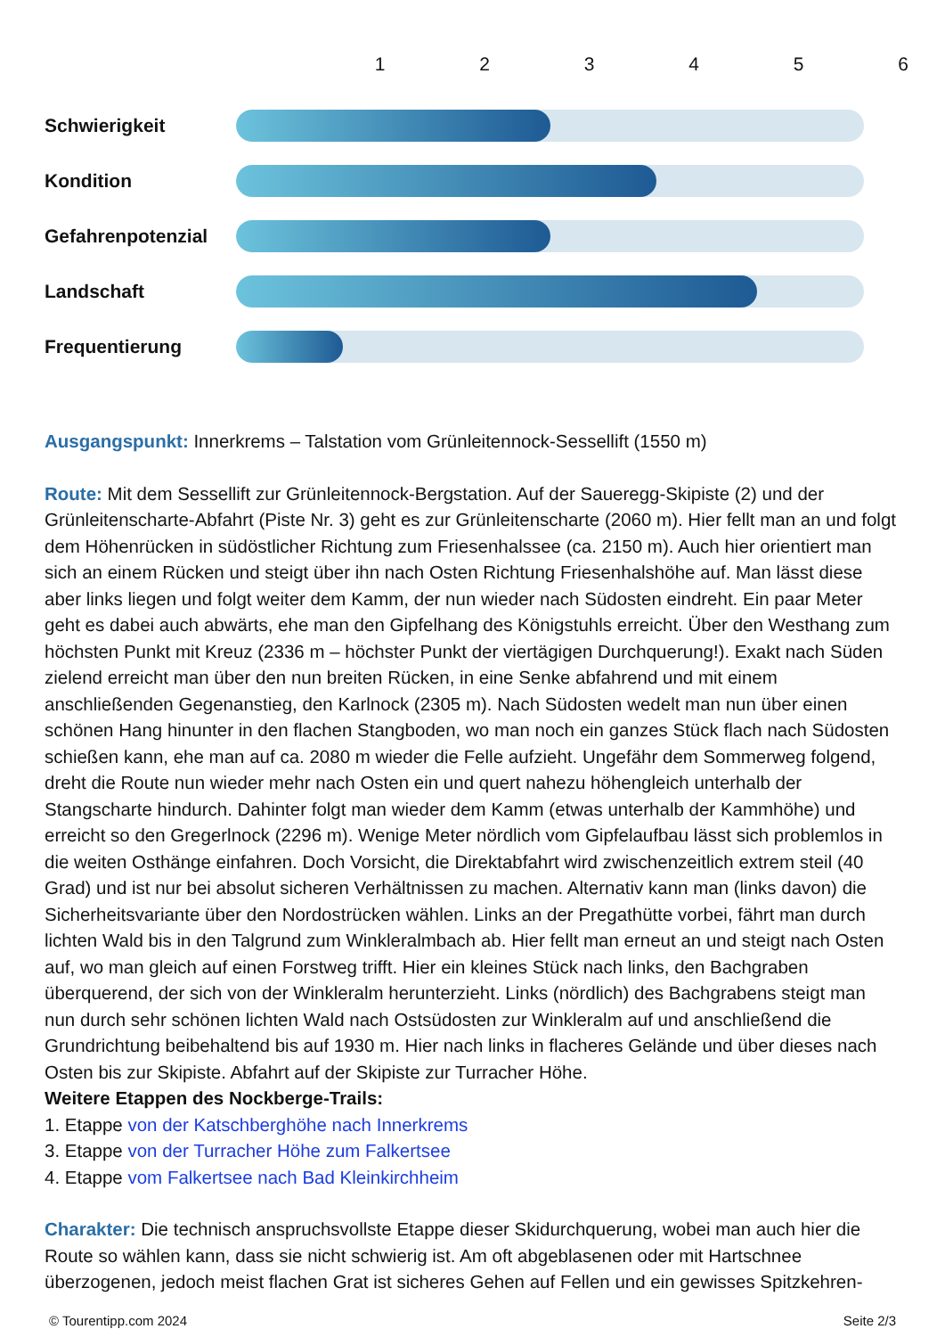1 2 3 4 5 6
Schwierigkeit
Kondition
Gefahrenpotenzial
Landschaft
Frequentierung
Ausgangspunkt: Innerkrems – Talstation vom Grünleitennock-Sessellift (1550 m)
Route: Mit dem Sessellift zur Grünleitennock-Bergstation. Auf der Saueregg-Skipiste (2) und der Grünleitenscharte-Abfahrt (Piste Nr. 3) geht es zur Grünleitenscharte (2060 m). Hier fellt man an und folgt dem Höhenrücken in südöstlicher Richtung zum Friesenhalssee (ca. 2150 m). Auch hier orientiert man sich an einem Rücken und steigt über ihn nach Osten Richtung Friesenhalshöhe auf. Man lässt diese aber links liegen und folgt weiter dem Kamm, der nun wieder nach Südosten eindreht. Ein paar Meter geht es dabei auch abwärts, ehe man den Gipfelhang des Königstuhls erreicht. Über den Westhang zum höchsten Punkt mit Kreuz (2336 m – höchster Punkt der viertägigen Durchquerung!). Exakt nach Süden zielend erreicht man über den nun breiten Rücken, in eine Senke abfahrend und mit einem anschließenden Gegenanstieg, den Karlnock (2305 m). Nach Südosten wedelt man nun über einen schönen Hang hinunter in den flachen Stangboden, wo man noch ein ganzes Stück flach nach Südosten schießen kann, ehe man auf ca. 2080 m wieder die Felle aufzieht. Ungefähr dem Sommerweg folgend, dreht die Route nun wieder mehr nach Osten ein und quert nahezu höhengleich unterhalb der Stangscharte hindurch. Dahinter folgt man wieder dem Kamm (etwas unterhalb der Kammhöhe) und erreicht so den Gregerlnock (2296 m). Wenige Meter nördlich vom Gipfelaufbau lässt sich problemlos in die weiten Osthänge einfahren. Doch Vorsicht, die Direktabfahrt wird zwischenzeitlich extrem steil (40 Grad) und ist nur bei absolut sicheren Verhältnissen zu machen. Alternativ kann man (links davon) die Sicherheitsvariante über den Nordostrücken wählen. Links an der Pregathütte vorbei, fährt man durch lichten Wald bis in den Talgrund zum Winkleralmbach ab. Hier fellt man erneut an und steigt nach Osten auf, wo man gleich auf einen Forstweg trifft. Hier ein kleines Stück nach links, den Bachgraben überquerend, der sich von der Winkleralm herunterzieht. Links (nördlich) des Bachgrabens steigt man nun durch sehr schönen lichten Wald nach Ostsüdosten zur Winkleralm auf und anschließend die Grundrichtung beibehaltend bis auf 1930 m. Hier nach links in flacheres Gelände und über dieses nach Osten bis zur Skipiste. Abfahrt auf der Skipiste zur Turracher Höhe.
Weitere Etappen des Nockberge-Trails:
1. Etappe von der Katschberghöhe nach Innerkrems
3. Etappe von der Turracher Höhe zum Falkertsee
4. Etappe vom Falkertsee nach Bad Kleinkirchheim
Charakter: Die technisch anspruchsvollste Etappe dieser Skidurchquerung, wobei man auch hier die Route so wählen kann, dass sie nicht schwierig ist. Am oft abgeblasenen oder mit Hartschnee überzogenen, jedoch meist flachen Grat ist sicheres Gehen auf Fellen und ein gewisses Spitzkehren-
© Tourentipp.com 2024 Seite 2/3